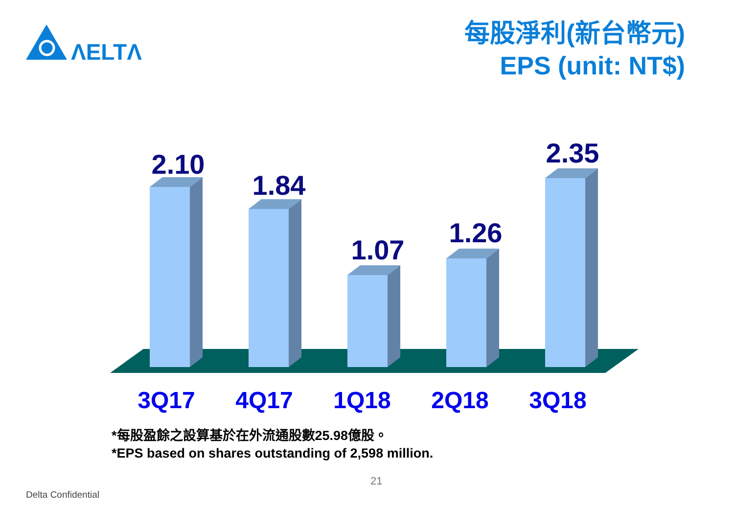ΛELTΛ
每股淨利(新台幣元)
EPS (unit: NT$)
2.10
1.84
1.07
1.26
2.35
3Q17 4Q17 1Q18 2Q18 3Q18
*每股盈餘之設算基於在外流通股數25.98億股。
*EPS based on shares outstanding of 2,598 million.
21
Delta Confidential